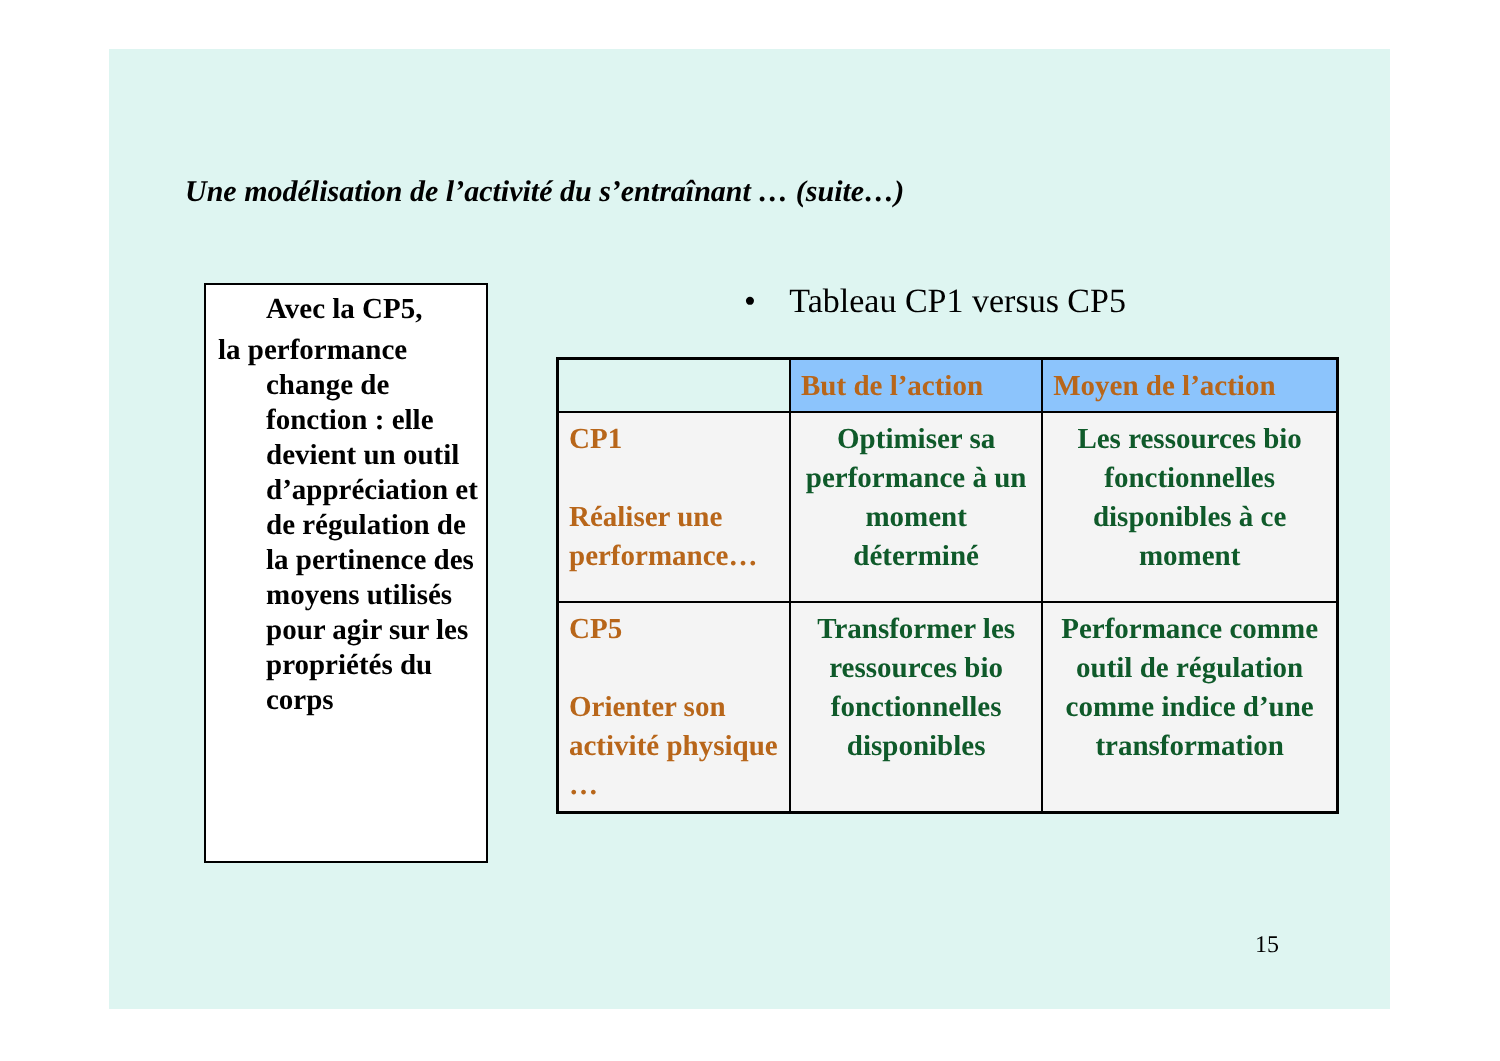Une modélisation de l’activité du s’entraînant … (suite…)
Avec la CP5,
la performance
change de fonction : elle devient un outil d’appréciation et de régulation de la pertinence des moyens utilisés pour agir sur les propriétés du corps
• Tableau CP1 versus CP5
| | But de l’action | Moyen de l’action |
| --- | --- | --- |
| CP1 Réaliser une performance… | Optimiser sa performance à un moment déterminé | Les ressources bio fonctionnelles disponibles à ce moment |
| CP5 Orienter son activité physique … | Transformer les ressources bio fonctionnelles disponibles | Performance comme outil de régulation comme indice d’une transformation |
15